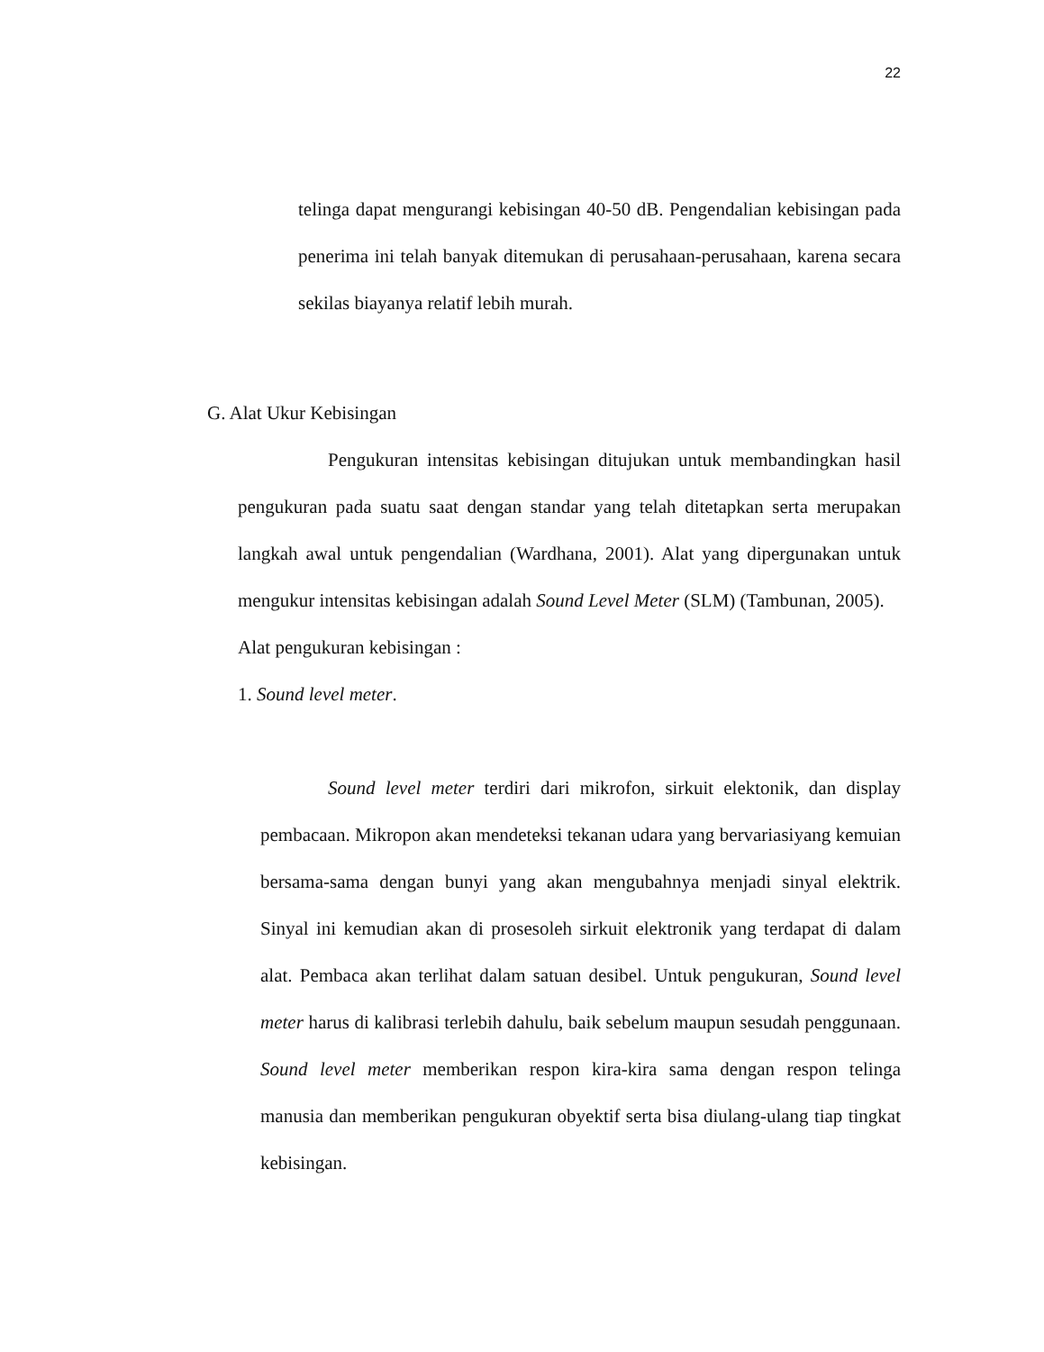22
telinga dapat mengurangi kebisingan 40-50 dB. Pengendalian kebisingan pada penerima ini telah banyak ditemukan di perusahaan-perusahaan, karena secara sekilas biayanya relatif lebih murah.
G. Alat Ukur Kebisingan
Pengukuran intensitas kebisingan ditujukan untuk membandingkan hasil pengukuran pada suatu saat dengan standar yang telah ditetapkan serta merupakan langkah awal untuk pengendalian (Wardhana, 2001). Alat yang dipergunakan untuk mengukur intensitas kebisingan adalah Sound Level Meter (SLM) (Tambunan, 2005).
Alat pengukuran kebisingan :
1. Sound level meter.
Sound level meter terdiri dari mikrofon, sirkuit elektonik, dan display pembacaan. Mikropon akan mendeteksi tekanan udara yang bervariasiyang kemuian bersama-sama dengan bunyi yang akan mengubahnya menjadi sinyal elektrik. Sinyal ini kemudian akan di prosesoleh sirkuit elektronik yang terdapat di dalam alat. Pembaca akan terlihat dalam satuan desibel. Untuk pengukuran, Sound level meter harus di kalibrasi terlebih dahulu, baik sebelum maupun sesudah penggunaan. Sound level meter memberikan respon kira-kira sama dengan respon telinga manusia dan memberikan pengukuran obyektif serta bisa diulang-ulang tiap tingkat kebisingan.